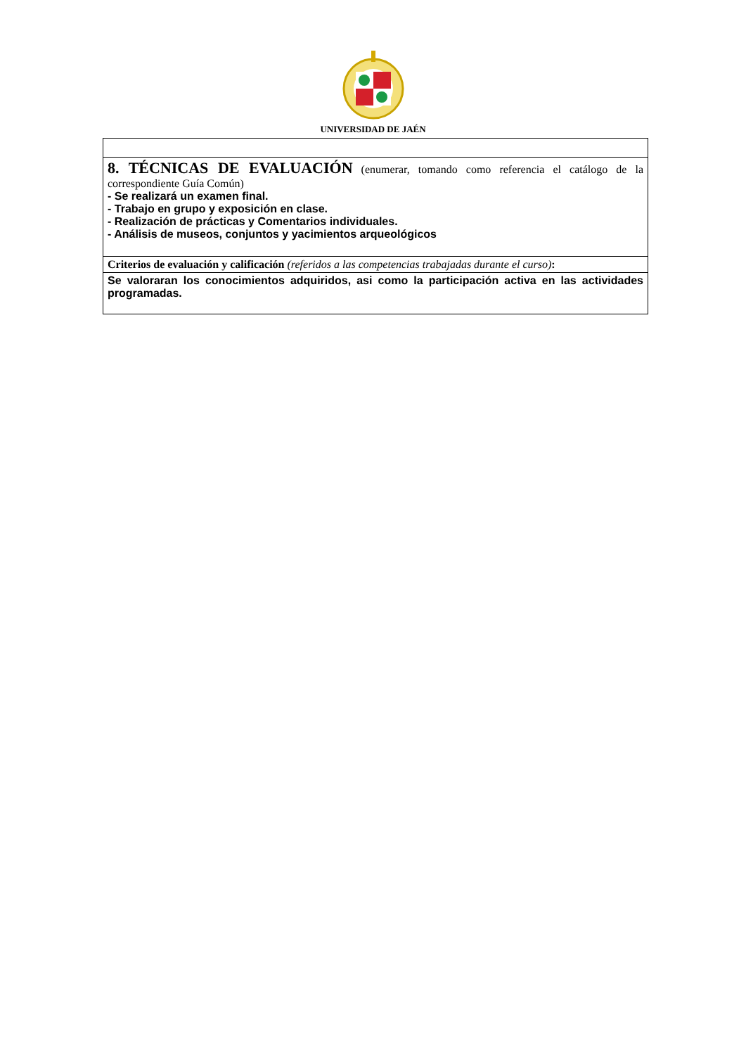UNIVERSIDAD DE JAÉN
| 8. TÉCNICAS DE EVALUACIÓN (enumerar, tomando como referencia el catálogo de la correspondiente Guía Común) - Se realizará un examen final. - Trabajo en grupo y exposición en clase. - Realización de prácticas y Comentarios individuales. - Análisis de museos, conjuntos y yacimientos arqueológicos |
| Criterios de evaluación y calificación (referidos a las competencias trabajadas durante el curso) : |
| Se valoraran los conocimientos adquiridos, asi como la participación activa en las actividades programadas. |